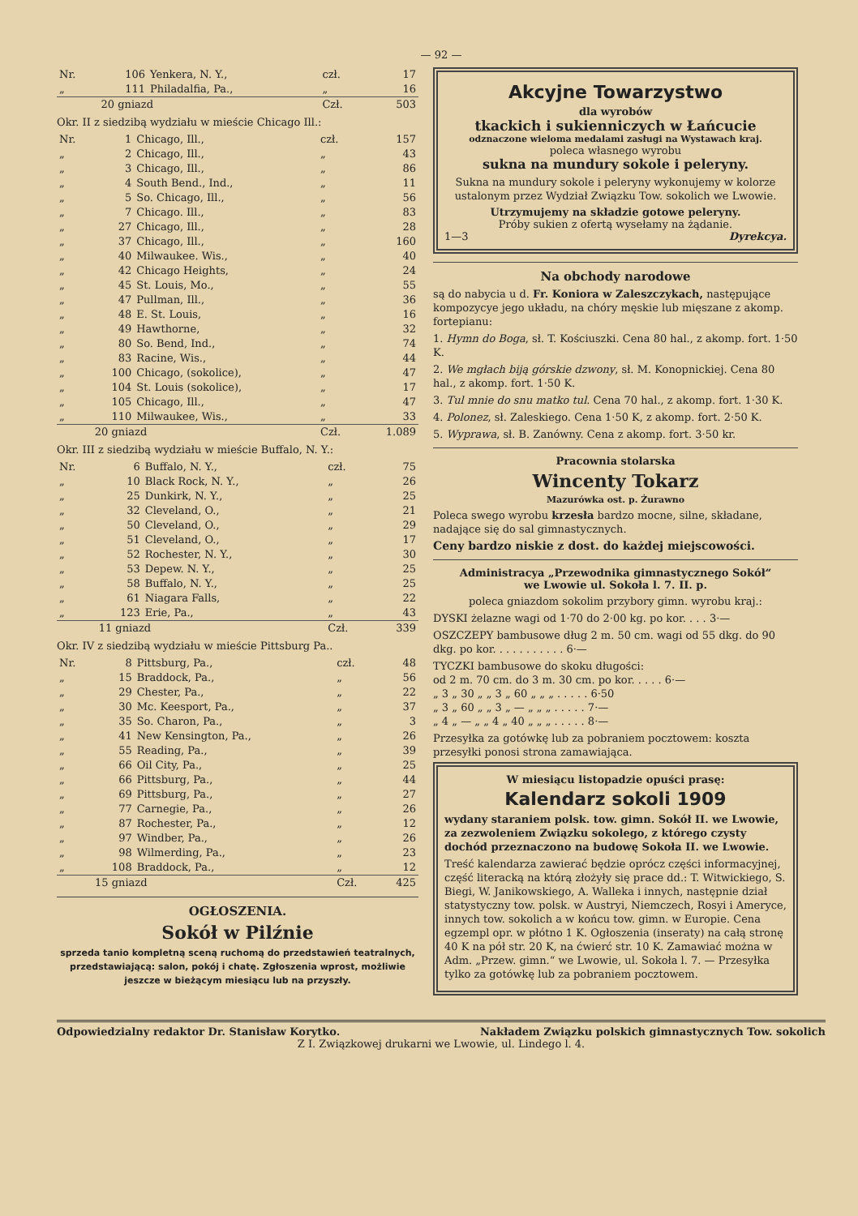— 92 —
| Nr. | 106 | Yenkera, N. Y., | czł. | 17 |
| „ | 111 | Philadalfia, Pa., | „ | 16 |
| | 20 gniazd | | Czł. | 503 |
Okr. II z siedzibą wydziału w mieście Chicago Ill.:
| Nr. | 1 | Chicago, Ill., | czł. | 157 |
| „ | 2 | Chicago, Ill., | „ | 43 |
| „ | 3 | Chicago, Ill., | „ | 86 |
| „ | 4 | South Bend., Ind., | „ | 11 |
| „ | 5 | So. Chicago, Ill., | „ | 56 |
| „ | 7 | Chicago. Ill., | „ | 83 |
| „ | 27 | Chicago, Ill., | „ | 28 |
| „ | 37 | Chicago, Ill., | „ | 160 |
| „ | 40 | Milwaukee. Wis., | „ | 40 |
| „ | 42 | Chicago Heights, | „ | 24 |
| „ | 45 | St. Louis, Mo., | „ | 55 |
| „ | 47 | Pullman, Ill., | „ | 36 |
| „ | 48 | E. St. Louis, | „ | 16 |
| „ | 49 | Hawthorne, | „ | 32 |
| „ | 80 | So. Bend, Ind., | „ | 74 |
| „ | 83 | Racine, Wis., | „ | 44 |
| „ | 100 | Chicago, (sokolice), | „ | 47 |
| „ | 104 | St. Louis (sokolice), | „ | 17 |
| „ | 105 | Chicago, Ill., | „ | 47 |
| „ | 110 | Milwaukee, Wis., | „ | 33 |
| | 20 gniazd | | Czł. | 1.089 |
Okr. III z siedzibą wydziału w mieście Buffalo, N. Y.:
| Nr. | 6 | Buffalo, N. Y., | czł. | 75 |
| „ | 10 | Black Rock, N. Y., | „ | 26 |
| „ | 25 | Dunkirk, N. Y., | „ | 25 |
| „ | 32 | Cleveland, O., | „ | 21 |
| „ | 50 | Cleveland, O., | „ | 29 |
| „ | 51 | Cleveland, O., | „ | 17 |
| „ | 52 | Rochester, N. Y., | „ | 30 |
| „ | 53 | Depew. N. Y., | „ | 25 |
| „ | 58 | Buffalo, N. Y., | „ | 25 |
| „ | 61 | Niagara Falls, | „ | 22 |
| „ | 123 | Erie, Pa., | „ | 43 |
| | 11 gniazd | | Czł. | 339 |
Okr. IV z siedzibą wydziału w mieście Pittsburg Pa..
| Nr. | 8 | Pittsburg, Pa., | czł. | 48 |
| „ | 15 | Braddock, Pa., | „ | 56 |
| „ | 29 | Chester, Pa., | „ | 22 |
| „ | 30 | Mc. Keesport, Pa., | „ | 37 |
| „ | 35 | So. Charon, Pa., | „ | 3 |
| „ | 41 | New Kensington, Pa., | „ | 26 |
| „ | 55 | Reading, Pa., | „ | 39 |
| „ | 66 | Oil City, Pa., | „ | 25 |
| „ | 66 | Pittsburg, Pa., | „ | 44 |
| „ | 69 | Pittsburg, Pa., | „ | 27 |
| „ | 77 | Carnegie, Pa., | „ | 26 |
| „ | 87 | Rochester, Pa., | „ | 12 |
| „ | 97 | Windber, Pa., | „ | 26 |
| „ | 98 | Wilmerding, Pa., | „ | 23 |
| „ | 108 | Braddock, Pa., | „ | 12 |
| | 15 gniazd | | Czł. | 425 |
OGŁOSZENIA.
Sokół w Pilźnie
sprzeda tanio kompletną sceną ruchomą do przedstawień teatralnych, przedstawiającą: salon, pokój i chatę. Zgłoszenia wprost, możliwie jeszcze w bieżącym miesiącu lub na przyszły.
Akcyjne Towarzystwo
dla wyrobów
tkackich i sukienniczych w Łańcucie
odznaczone wieloma medalami zasługi na Wystawach kraj.
poleca własnego wyrobu
sukna na mundury sokole i peleryny.
Sukna na mundury sokole i peleryny wykonujemy w kolorze ustalonym przez Wydział Związku Tow. sokolich we Lwowie.
Utrzymujemy na składzie gotowe peleryny.
Próby sukien z ofertą wysełamy na żądanie.
1—3 Dyrekcya.
Na obchody narodowe
są do nabycia u d. Fr. Koniora w Zaleszczykach, następujące kompozycye jego układu, na chóry męskie lub mięszane z akomp. fortepianu:
1. Hymn do Boga, sł. T. Kościuszki. Cena 80 hal., z akomp. fort. 1·50 K.
2. We mgłach biją górskie dzwony, sł. M. Konopnickiej. Cena 80 hal., z akomp. fort. 1·50 K.
3. Tul mnie do snu matko tul. Cena 70 hal., z akomp. fort. 1·30 K.
4. Polonez, sł. Zaleskiego. Cena 1·50 K, z akomp. fort. 2·50 K.
5. Wyprawa, sł. B. Zanówny. Cena z akomp. fort. 3·50 kr.
Pracownia stolarska
Wincenty Tokarz
Mazurówka ost. p. Żurawno
Poleca swego wyrobu krzesła bardzo mocne, silne, składane, nadające się do sal gimnastycznych.
Ceny bardzo niskie z dost. do każdej miejscowości.
Administracya „Przewodnika gimnastycznego Sokół“
we Lwowie ul. Sokoła l. 7. II. p.
poleca gniazdom sokolim przybory gimn. wyrobu kraj.:
DYSKI żelazne wagi od 1·70 do 2·00 kg. po kor. . . . 3·—
OSZCZEPY bambusowe dług 2 m. 50 cm. wagi od 55 dkg. do 90 dkg. po kor. . . . . . . . . . . 6·—
TYCZKI bambusowe do skoku długości:
od 2 m. 70 cm. do 3 m. 30 cm. po kor. . . . . 6·—
„ 3 „ 30 „ „ 3 „ 60 „ „ „ . . . . . 6·50
„ 3 „ 60 „ „ 3 „ — „ „ „ . . . . . 7·—
„ 4 „ — „ „ 4 „ 40 „ „ „ . . . . . 8·—
Przesyłka za gotówkę lub za pobraniem pocztowem: koszta przesyłki ponosi strona zamawiająca.
W miesiącu listopadzie opuści prasę:
Kalendarz sokoli 1909
wydany staraniem polsk. tow. gimn. Sokół II. we Lwowie, za zezwoleniem Związku sokolego, z którego czysty dochód przeznaczono na budowę Sokoła II. we Lwowie.
Treść kalendarza zawierać będzie oprócz części informacyjnej, część literacką na którą złożyły się prace dd.: T. Witwickiego, S. Biegi, W. Janikowskiego, A. Walleka i innych, następnie dział statystyczny tow. polsk. w Austryi, Niemczech, Rosyi i Ameryce, innych tow. sokolich a w końcu tow. gimn. w Europie. Cena egzempl opr. w płótno 1 K. Ogłoszenia (inseraty) na całą stronę 40 K na pół str. 20 K, na ćwierć str. 10 K. Zamawiać można w Adm. „Przew. gimn.“ we Lwowie, ul. Sokoła l. 7. — Przesyłka tylko za gotówkę lub za pobraniem pocztowem.
Odpowiedzialny redaktor Dr. Stanisław Korytko. Nakładem Związku polskich gimnastycznych Tow. sokolich
Z I. Związkowej drukarni we Lwowie, ul. Lindego l. 4.